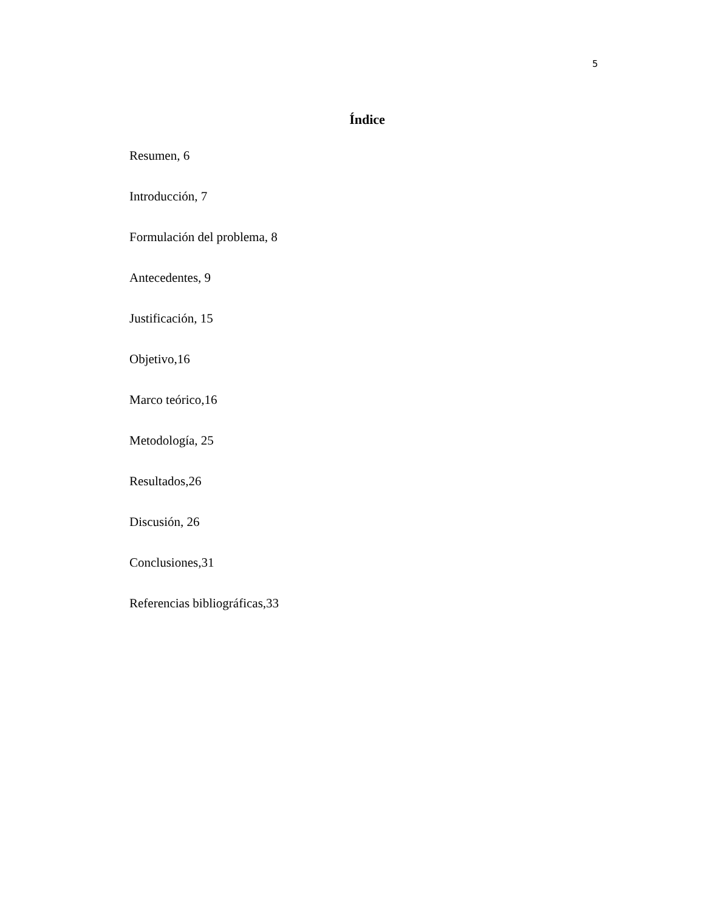5
Índice
Resumen, 6
Introducción, 7
Formulación del problema, 8
Antecedentes, 9
Justificación, 15
Objetivo,16
Marco teórico,16
Metodología, 25
Resultados,26
Discusión, 26
Conclusiones,31
Referencias bibliográficas,33